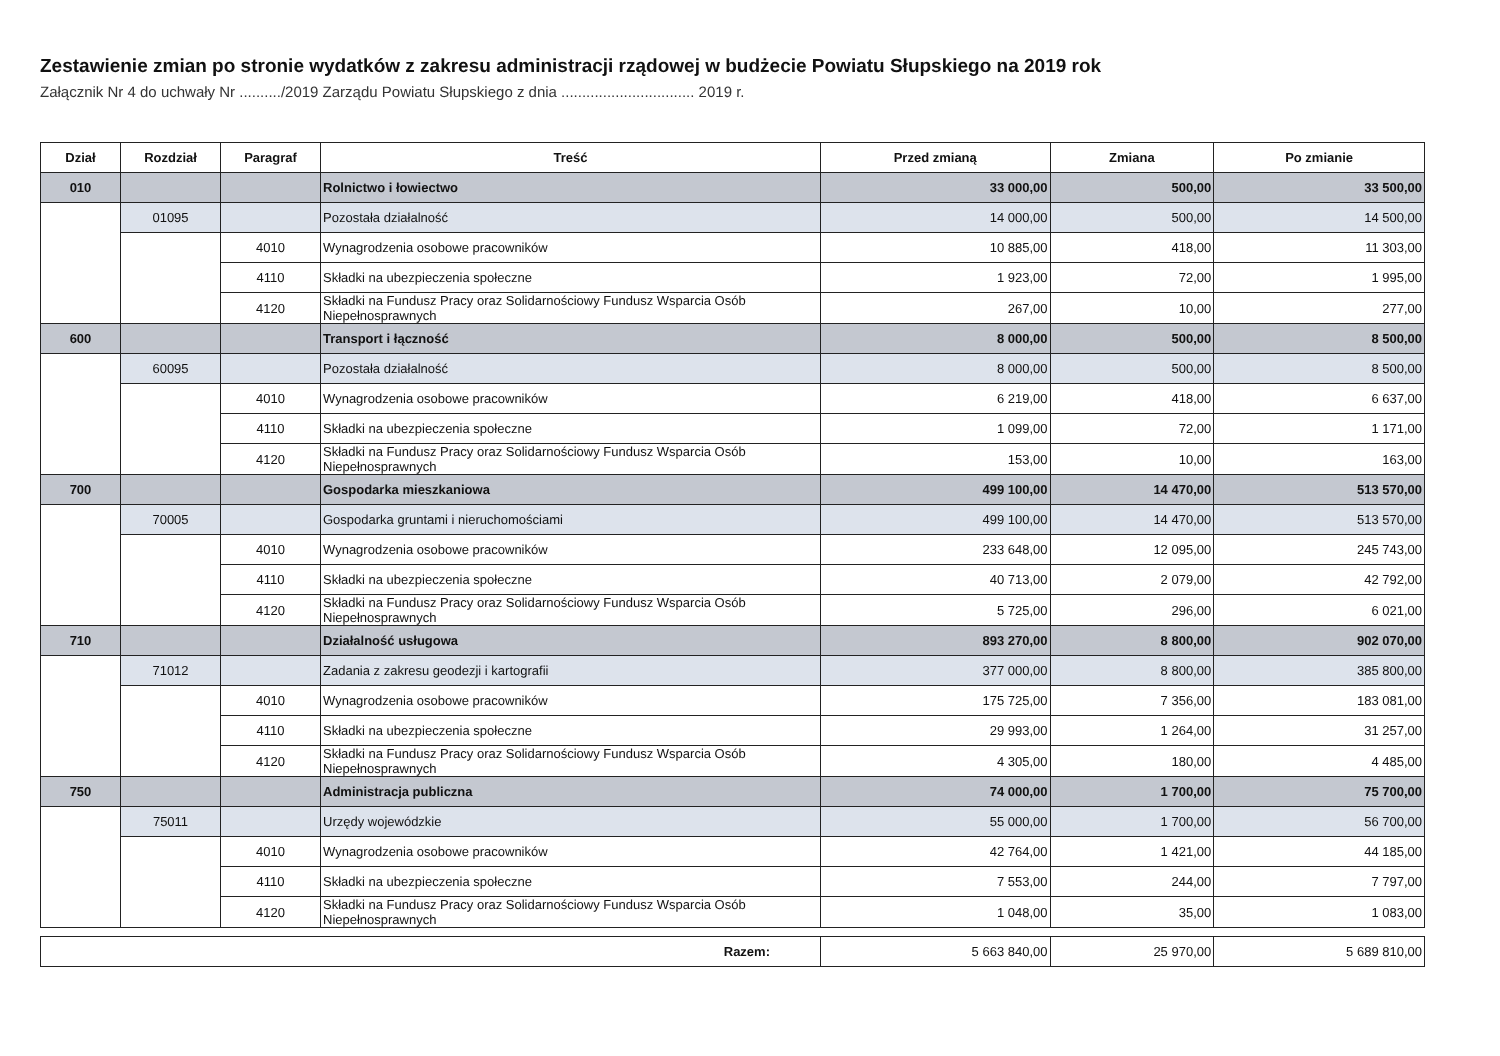Zestawienie zmian po stronie wydatków z zakresu administracji rządowej w budżecie Powiatu Słupskiego na 2019 rok
Załącznik Nr 4 do uchwały Nr ........../2019 Zarządu Powiatu Słupskiego z dnia ................................ 2019 r.
| Dział | Rozdział | Paragraf | Treść | Przed zmianą | Zmiana | Po zmianie |
| --- | --- | --- | --- | --- | --- | --- |
| 010 | | | Rolnictwo i łowiectwo | 33 000,00 | 500,00 | 33 500,00 |
| | 01095 | | Pozostała działalność | 14 000,00 | 500,00 | 14 500,00 |
| | | 4010 | Wynagrodzenia osobowe pracowników | 10 885,00 | 418,00 | 11 303,00 |
| | | 4110 | Składki na ubezpieczenia społeczne | 1 923,00 | 72,00 | 1 995,00 |
| | | 4120 | Składki na Fundusz Pracy oraz Solidarnościowy Fundusz Wsparcia Osób Niepełnosprawnych | 267,00 | 10,00 | 277,00 |
| 600 | | | Transport i łączność | 8 000,00 | 500,00 | 8 500,00 |
| | 60095 | | Pozostała działalność | 8 000,00 | 500,00 | 8 500,00 |
| | | 4010 | Wynagrodzenia osobowe pracowników | 6 219,00 | 418,00 | 6 637,00 |
| | | 4110 | Składki na ubezpieczenia społeczne | 1 099,00 | 72,00 | 1 171,00 |
| | | 4120 | Składki na Fundusz Pracy oraz Solidarnościowy Fundusz Wsparcia Osób Niepełnosprawnych | 153,00 | 10,00 | 163,00 |
| 700 | | | Gospodarka mieszkaniowa | 499 100,00 | 14 470,00 | 513 570,00 |
| | 70005 | | Gospodarka gruntami i nieruchomościami | 499 100,00 | 14 470,00 | 513 570,00 |
| | | 4010 | Wynagrodzenia osobowe pracowników | 233 648,00 | 12 095,00 | 245 743,00 |
| | | 4110 | Składki na ubezpieczenia społeczne | 40 713,00 | 2 079,00 | 42 792,00 |
| | | 4120 | Składki na Fundusz Pracy oraz Solidarnościowy Fundusz Wsparcia Osób Niepełnosprawnych | 5 725,00 | 296,00 | 6 021,00 |
| 710 | | | Działalność usługowa | 893 270,00 | 8 800,00 | 902 070,00 |
| | 71012 | | Zadania z zakresu geodezji i kartografii | 377 000,00 | 8 800,00 | 385 800,00 |
| | | 4010 | Wynagrodzenia osobowe pracowników | 175 725,00 | 7 356,00 | 183 081,00 |
| | | 4110 | Składki na ubezpieczenia społeczne | 29 993,00 | 1 264,00 | 31 257,00 |
| | | 4120 | Składki na Fundusz Pracy oraz Solidarnościowy Fundusz Wsparcia Osób Niepełnosprawnych | 4 305,00 | 180,00 | 4 485,00 |
| 750 | | | Administracja publiczna | 74 000,00 | 1 700,00 | 75 700,00 |
| | 75011 | | Urzędy wojewódzkie | 55 000,00 | 1 700,00 | 56 700,00 |
| | | 4010 | Wynagrodzenia osobowe pracowników | 42 764,00 | 1 421,00 | 44 185,00 |
| | | 4110 | Składki na ubezpieczenia społeczne | 7 553,00 | 244,00 | 7 797,00 |
| | | 4120 | Składki na Fundusz Pracy oraz Solidarnościowy Fundusz Wsparcia Osób Niepełnosprawnych | 1 048,00 | 35,00 | 1 083,00 |
| Razem: | | | | 5 663 840,00 | 25 970,00 | 5 689 810,00 |